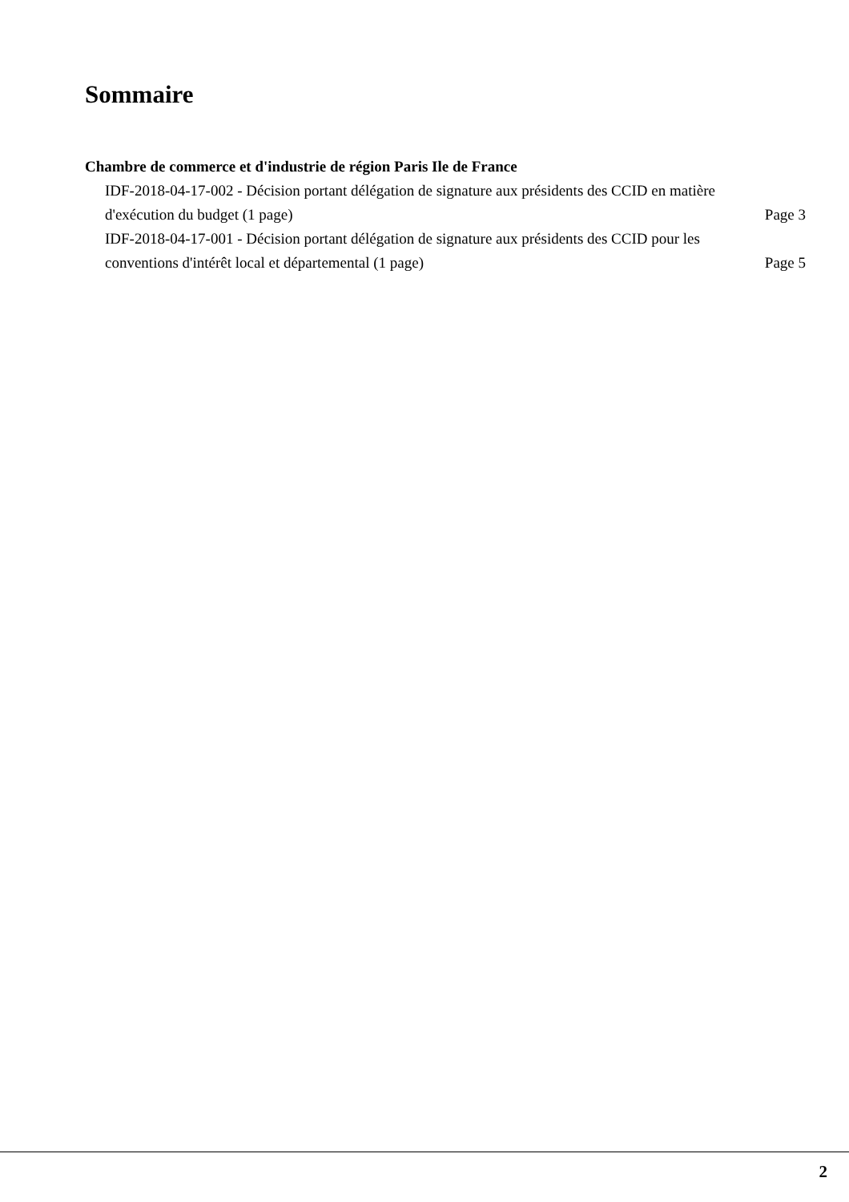Sommaire
Chambre de commerce et d'industrie de région Paris Ile de France
IDF-2018-04-17-002 - Décision portant délégation de signature aux présidents des CCID en matière d'exécution du budget (1 page)
Page 3
IDF-2018-04-17-001 - Décision portant délégation de signature aux présidents des CCID pour les conventions d'intérêt local et départemental (1 page)
Page 5
2